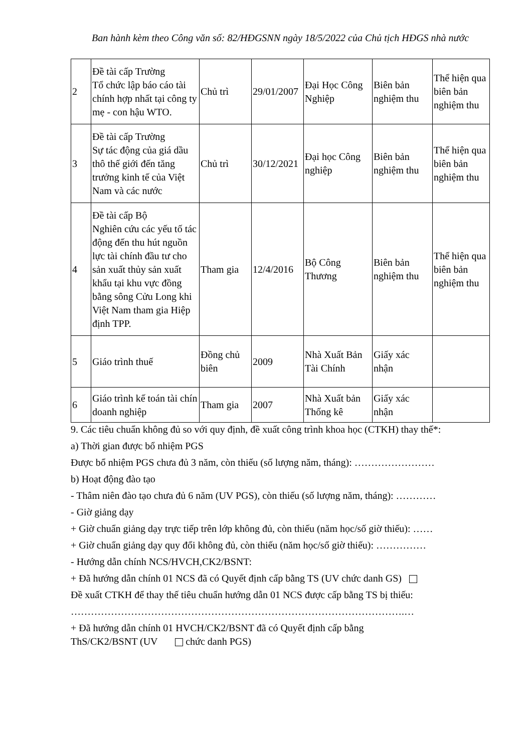Ban hành kèm theo Công văn số: 82/HĐGSNN ngày 18/5/2022 của Chủ tịch HĐGS nhà nước
| 2 | Đề tài cấp Trường Tổ chức lập báo cáo tài chính hợp nhất tại công ty mẹ - con hậu WTO. | Chủ trì | 29/01/2007 | Đại Học Công Nghiệp | Biên bản nghiệm thu | Thể hiện qua biên bản nghiệm thu |
| 3 | Đề tài cấp Trường Sự tác động của giá dầu thô thế giới đến tăng trưởng kinh tế của Việt Nam và các nước | Chủ trì | 30/12/2021 | Đại học Công nghiệp | Biên bản nghiệm thu | Thể hiện qua biên bản nghiệm thu |
| 4 | Đề tài cấp Bộ Nghiên cứu các yếu tố tác động đến thu hút nguồn lực tài chính đầu tư cho sản xuất thủy sản xuất khẩu tại khu vực đồng bằng sông Cửu Long khi Việt Nam tham gia Hiệp định TPP. | Tham gia | 12/4/2016 | Bộ Công Thương | Biên bản nghiệm thu | Thể hiện qua biên bản nghiệm thu |
| 5 | Giáo trình thuế | Đồng chủ biên | 2009 | Nhà Xuất Bản Tài Chính | Giấy xác nhận | |
| 6 | Giáo trình kế toán tài chín doanh nghiệp | Tham gia | 2007 | Nhà Xuất bản Thống kê | Giấy xác nhận | |
9. Các tiêu chuẩn không đủ so với quy định, đề xuất công trình khoa học (CTKH) thay thế*:
a) Thời gian được bổ nhiệm PGS
Được bổ nhiệm PGS chưa đủ 3 năm, còn thiếu (số lượng năm, tháng): ……………………
b) Hoạt động đào tạo
- Thâm niên đào tạo chưa đủ 6 năm (UV PGS), còn thiếu (số lượng năm, tháng): …………
- Giờ giảng dạy
+ Giờ chuẩn giảng dạy trực tiếp trên lớp không đủ, còn thiếu (năm học/số giờ thiếu): ……
+ Giờ chuẩn giảng dạy quy đổi không đủ, còn thiếu (năm học/số giờ thiếu): ……………
- Hướng dẫn chính NCS/HVCH,CK2/BSNT:
+ Đã hướng dẫn chính 01 NCS đã có Quyết định cấp bằng TS (UV chức danh GS)
Đề xuất CTKH để thay thế tiêu chuẩn hướng dẫn 01 NCS được cấp bằng TS bị thiếu:
……………………………………………………………………………………….…
+ Đã hướng dẫn chính 01 HVCH/CK2/BSNT đã có Quyết định cấp bằng
ThS/CK2/BSNT (UV chức danh PGS)